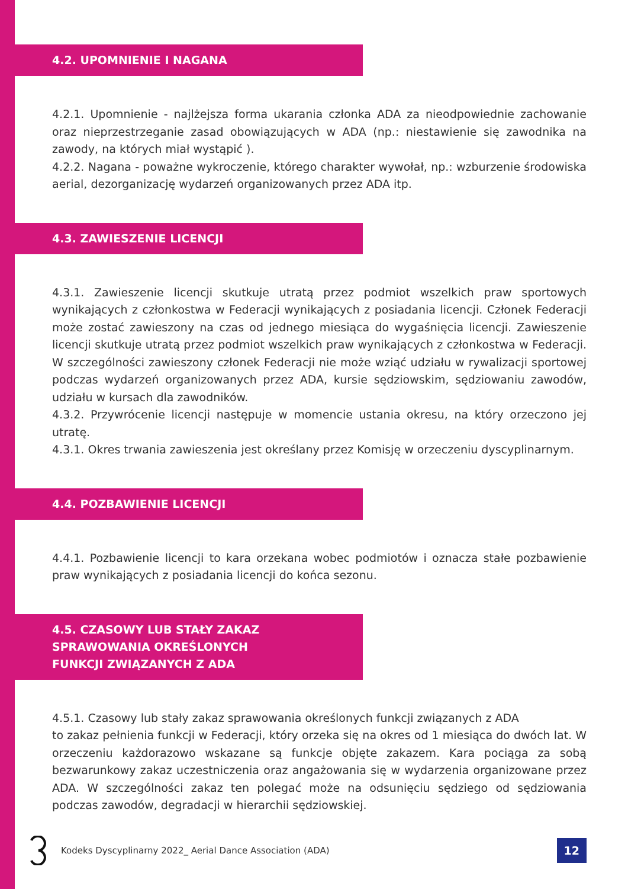4.2. UPOMNIENIE I NAGANA
4.2.1. Upomnienie - najlżejsza forma ukarania członka ADA za nieodpowiednie zachowanie oraz nieprzestrzeganie zasad obowiązujących w ADA (np.: niestawienie się zawodnika na zawody, na których miał wystąpić ).
4.2.2. Nagana - poważne wykroczenie, którego charakter wywołał, np.: wzburzenie środowiska aerial, dezorganizację wydarzeń organizowanych przez ADA itp.
4.3. ZAWIESZENIE LICENCJI
4.3.1. Zawieszenie licencji skutkuje utratą przez podmiot wszelkich praw sportowych wynikających z członkostwa w Federacji wynikających z posiadania licencji. Członek Federacji może zostać zawieszony na czas od jednego miesiąca do wygaśnięcia licencji. Zawieszenie licencji skutkuje utratą przez podmiot wszelkich praw wynikających z członkostwa w Federacji. W szczególności zawieszony członek Federacji nie może wziąć udziału w rywalizacji sportowej podczas wydarzeń organizowanych przez ADA, kursie sędziowskim, sędziowaniu zawodów, udziału w kursach dla zawodników.
4.3.2. Przywrócenie licencji następuje w momencie ustania okresu, na który orzeczono jej utratę.
4.3.1. Okres trwania zawieszenia jest określany przez Komisję w orzeczeniu dyscyplinarnym.
4.4. POZBAWIENIE LICENCJI
4.4.1. Pozbawienie licencji to kara orzekana wobec podmiotów i oznacza stałe pozbawienie praw wynikających z posiadania licencji do końca sezonu.
4.5. CZASOWY LUB STAŁY ZAKAZ
SPRAWOWANIA OKREŚLONYCH
FUNKCJI ZWIĄZANYCH Z ADA
4.5.1. Czasowy lub stały zakaz sprawowania określonych funkcji związanych z ADA
to zakaz pełnienia funkcji w Federacji, który orzeka się na okres od 1 miesiąca do dwóch lat. W orzeczeniu każdorazowo wskazane są funkcje objęte zakazem. Kara pociąga za sobą bezwarunkowy zakaz uczestniczenia oraz angażowania się w wydarzenia organizowane przez ADA. W szczególności zakaz ten polegać może na odsunięciu sędziego od sędziowania podczas zawodów, degradacji w hierarchii sędziowskiej.
Kodeks Dyscyplinarny 2022_ Aerial Dance Association (ADA) 12